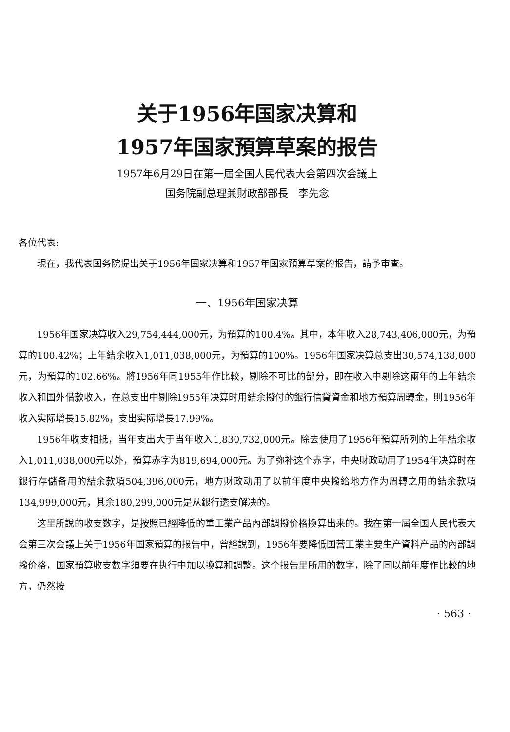关于1956年国家决算和
1957年国家預算草案的报告
1957年6月29日在第一屆全国人民代表大会第四次会議上
国务院副总理兼財政部部長　李先念
各位代表:
現在，我代表国务院提出关于1956年国家决算和1957年国家預算草案的报告，請予审查。
一、1956年国家决算
1956年国家决算收入29,754,444,000元，为預算的100.4%。其中，本年收入28,743,406,000元，为預算的100.42%；上年結余收入1,011,038,000元，为預算的100%。1956年国家决算总支出30,574,138,000元，为預算的102.66%。將1956年同1955年作比較，剔除不可比的部分，即在收入中剔除这兩年的上年結余收入和国外借款收入，在总支出中剔除1955年决算时用結余撥付的銀行信貸資金和地方預算周轉金，則1956年收入实际增長15.82%，支出实际增長17.99%。
1956年收支相抵，当年支出大于当年收入1,830,732,000元。除去使用了1956年預算所列的上年結余收入1,011,038,000元以外，預算赤字为819,694,000元。为了弥补这个赤字，中央財政动用了1954年决算时在銀行存儲备用的結余款項504,396,000元，地方財政动用了以前年度中央撥給地方作为周轉之用的結余款項134,999,000元，其余180,299,000元是从銀行透支解决的。
这里所說的收支数字，是按照已經降低的重工業产品內部調撥价格換算出来的。我在第一屆全国人民代表大会第三次会議上关于1956年国家預算的报告中，曾經說到，1956年要降低国营工業主要生产資料产品的內部調撥价格，国家預算收支数字須要在执行中加以換算和調整。这个报告里所用的数字，除了同以前年度作比較的地方，仍然按
· 563 ·